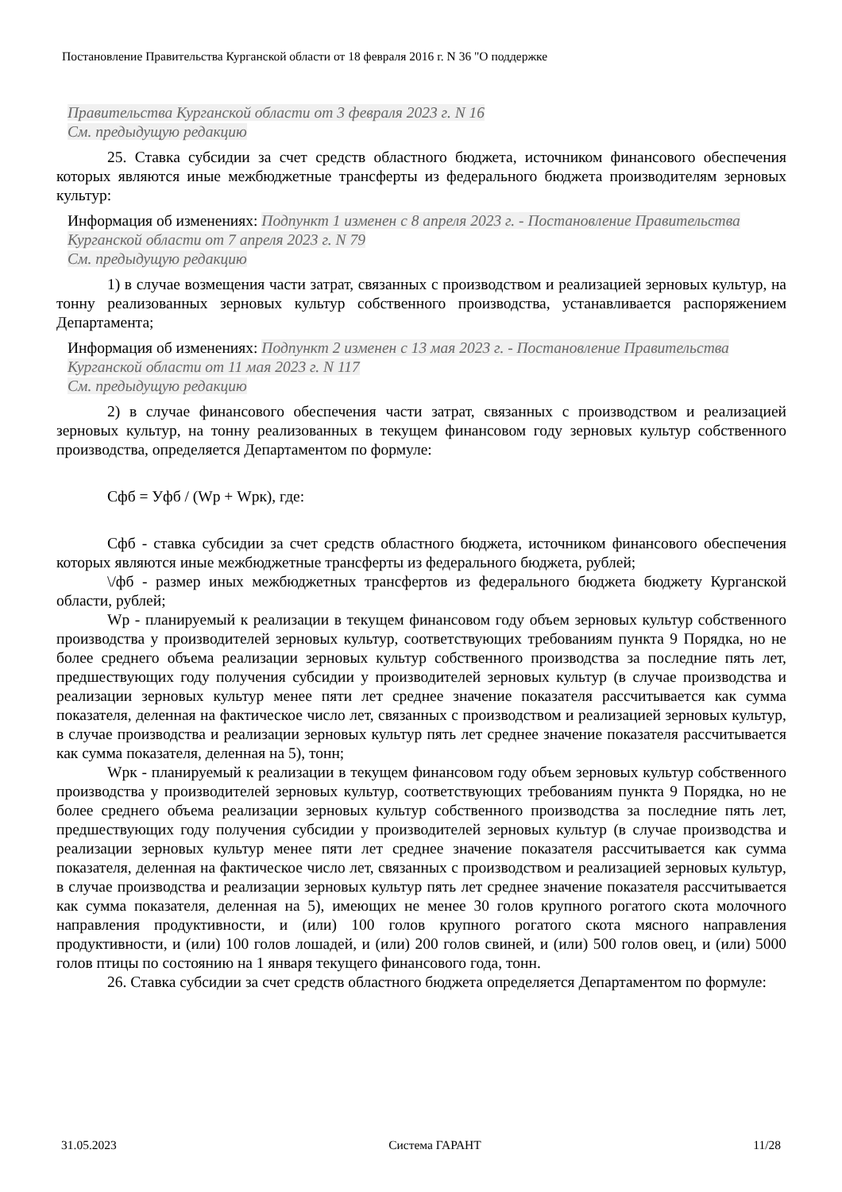Постановление Правительства Курганской области от 18 февраля 2016 г. N 36 "О поддержке
Правительства Курганской области от 3 февраля 2023 г. N 16
См. предыдущую редакцию
25. Ставка субсидии за счет средств областного бюджета, источником финансового обеспечения которых являются иные межбюджетные трансферты из федерального бюджета производителям зерновых культур:
Информация об изменениях: Подпункт 1 изменен с 8 апреля 2023 г. - Постановление Правительства Курганской области от 7 апреля 2023 г. N 79
См. предыдущую редакцию
1) в случае возмещения части затрат, связанных с производством и реализацией зерновых культур, на тонну реализованных зерновых культур собственного производства, устанавливается распоряжением Департамента;
Информация об изменениях: Подпункт 2 изменен с 13 мая 2023 г. - Постановление Правительства Курганской области от 11 мая 2023 г. N 117
См. предыдущую редакцию
2) в случае финансового обеспечения части затрат, связанных с производством и реализацией зерновых культур, на тонну реализованных в текущем финансовом году зерновых культур собственного производства, определяется Департаментом по формуле:
Сфб = Уфб / (Wр + Wрк), где:
Сфб - ставка субсидии за счет средств областного бюджета, источником финансового обеспечения которых являются иные межбюджетные трансферты из федерального бюджета, рублей;
\/фб - размер иных межбюджетных трансфертов из федерального бюджета бюджету Курганской области, рублей;
Wр - планируемый к реализации в текущем финансовом году объем зерновых культур собственного производства у производителей зерновых культур, соответствующих требованиям пункта 9 Порядка, но не более среднего объема реализации зерновых культур собственного производства за последние пять лет, предшествующих году получения субсидии у производителей зерновых культур (в случае производства и реализации зерновых культур менее пяти лет среднее значение показателя рассчитывается как сумма показателя, деленная на фактическое число лет, связанных с производством и реализацией зерновых культур, в случае производства и реализации зерновых культур пять лет среднее значение показателя рассчитывается как сумма показателя, деленная на 5), тонн;
Wрк - планируемый к реализации в текущем финансовом году объем зерновых культур собственного производства у производителей зерновых культур, соответствующих требованиям пункта 9 Порядка, но не более среднего объема реализации зерновых культур собственного производства за последние пять лет, предшествующих году получения субсидии у производителей зерновых культур (в случае производства и реализации зерновых культур менее пяти лет среднее значение показателя рассчитывается как сумма показателя, деленная на фактическое число лет, связанных с производством и реализацией зерновых культур, в случае производства и реализации зерновых культур пять лет среднее значение показателя рассчитывается как сумма показателя, деленная на 5), имеющих не менее 30 голов крупного рогатого скота молочного направления продуктивности, и (или) 100 голов крупного рогатого скота мясного направления продуктивности, и (или) 100 голов лошадей, и (или) 200 голов свиней, и (или) 500 голов овец, и (или) 5000 голов птицы по состоянию на 1 января текущего финансового года, тонн.
26. Ставка субсидии за счет средств областного бюджета определяется Департаментом по формуле:
31.05.2023 Система ГАРАНТ 11/28